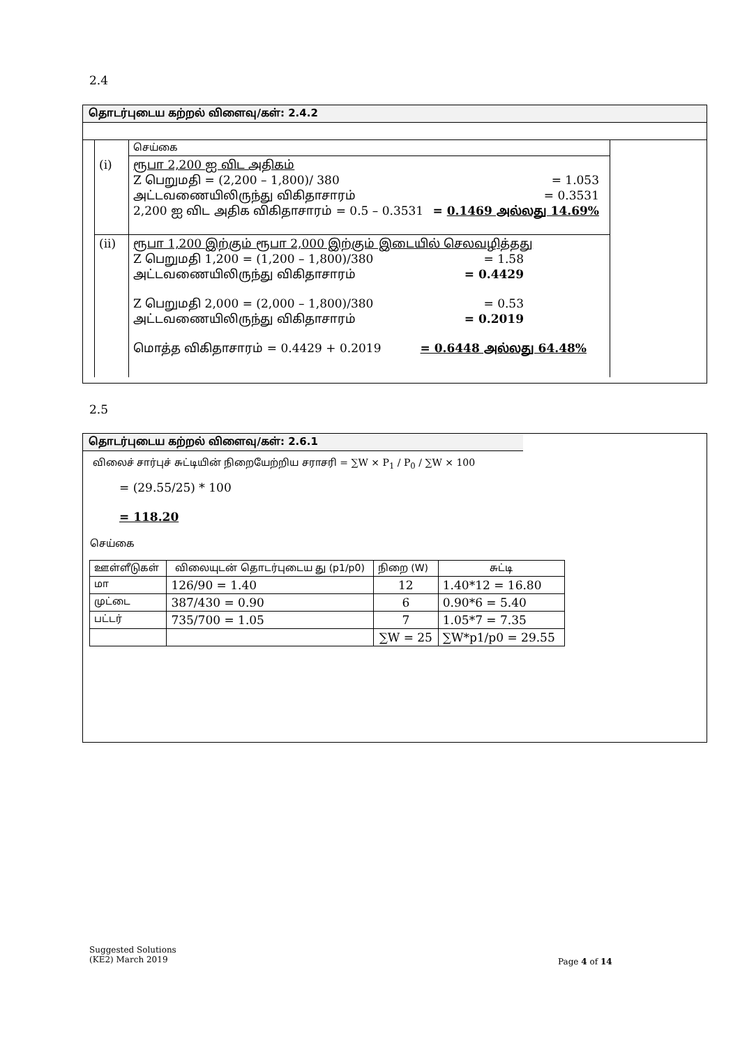2.4
தொடர்புடைய கற்றல் விளைவு/கள்: 2.4.2
| | செய்கை |
| (i) | ரூபா 2,200 ஐ விட அதிகம் Z பெறுமதி = (2,200 – 1,800)/ 380 = 1.053 அட்டவணையிலிருந்து விகிதாசாரம் = 0.3531 2,200 ஐ விட அதிக விகிதாசாரம் = 0.5 – 0.3531 = 0.1469 அல்லது 14.69% |
| (ii) | ரூபா 1,200 இற்கும் ரூபா 2,000 இற்கும் இடையில் செலவழித்தது Z பெறுமதி 1,200 = (1,200 – 1,800)/380 = 1.58 அட்டவணையிலிருந்து விகிதாசாரம் = 0.4429 Z பெறுமதி 2,000 = (2,000 – 1,800)/380 = 0.53 அட்டவணையிலிருந்து விகிதாசாரம் = 0.2019 மொத்த விகிதாசாரம் = 0.4429 + 0.2019 = 0.6448 அல்லது 64.48% |
2.5
தொடர்புடைய கற்றல் விளைவு/கள்: 2.6.1
விலைச் சார்புச் சுட்டியின் நிறையேற்றிய சராசரி = ∑W × P<sub>1</sub> / P<sub>0</sub> / ∑W × 100
= (29.55/25) * 100
= 118.20
செய்கை
| ஊள்ளீடுகள் | விலையுடன் தொடர்புடைய து (p1/p0) | நிறை (W) | சுட்டி |
| மா | 126/90 = 1.40 | 12 | 1.40*12 = 16.80 |
| முட்டை | 387/430 = 0.90 | 6 | 0.90*6 = 5.40 |
| பட்டர் | 735/700 = 1.05 | 7 | 1.05*7 = 7.35 |
| | | ∑W = 25 | ∑W*p1/p0 = 29.55 |
Suggested Solutions
(KE2) March 2019
Page 4 of 14